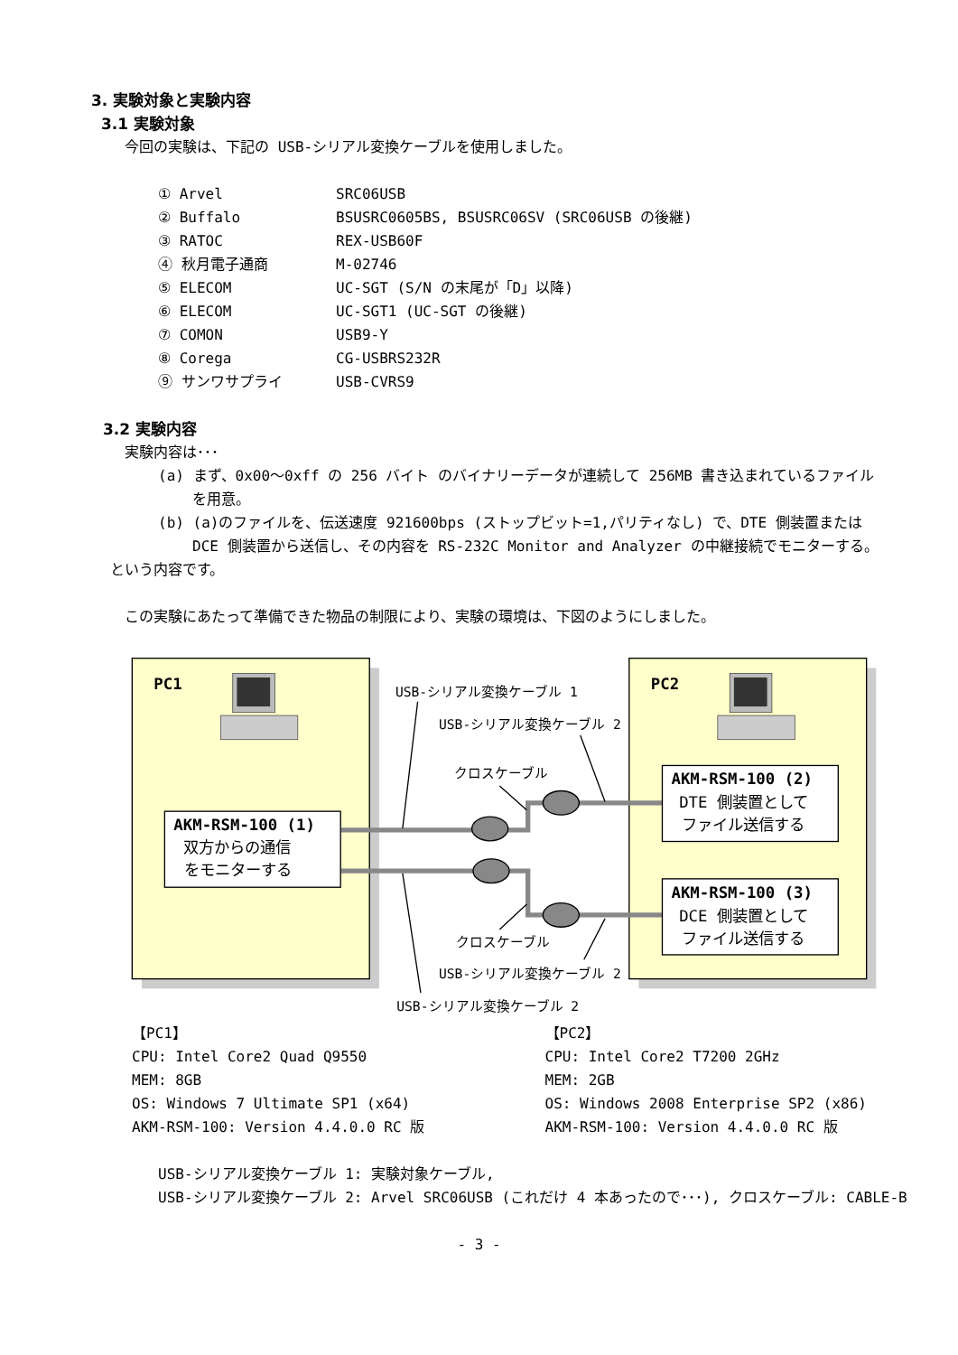3. 実験対象と実験内容
3.1 実験対象
今回の実験は、下記の USB-シリアル変換ケーブルを使用しました。
| ① Arvel | SRC06USB |
| ② Buffalo | BSUSRC0605BS, BSUSRC06SV (SRC06USB の後継) |
| ③ RATOC | REX-USB60F |
| ④ 秋月電子通商 | M-02746 |
| ⑤ ELECOM | UC-SGT (S/N の末尾が「D」以降) |
| ⑥ ELECOM | UC-SGT1 (UC-SGT の後継) |
| ⑦ COMON | USB9-Y |
| ⑧ Corega | CG-USBRS232R |
| ⑨ サンワサプライ | USB-CVRS9 |
3.2 実験内容
実験内容は･･･
(a) まず、0x00～0xff の 256 バイト のバイナリーデータが連続して 256MB 書き込まれているファイルを用意。
(b) (a)のファイルを、伝送速度 921600bps (ストップビット=1,パリティなし) で、DTE 側装置または DCE 側装置から送信し、その内容を RS-232C Monitor and Analyzer の中継接続でモニターする。
という内容です。
この実験にあたって準備できた物品の制限により、実験の環境は、下図のようにしました。
PC1
PC2
USB-シリアル変換ケーブル 1
USB-シリアル変換ケーブル 2
クロスケーブル
AKM-RSM-100 (1)
双方からの通信
をモニターする
AKM-RSM-100 (2)
DTE 側装置として
ファイル送信する
AKM-RSM-100 (3)
DCE 側装置として
ファイル送信する
クロスケーブル
USB-シリアル変換ケーブル 2
USB-シリアル変換ケーブル 2
【PC1】
CPU: Intel Core2 Quad Q9550
MEM: 8GB
OS: Windows 7 Ultimate SP1 (x64)
AKM-RSM-100: Version 4.4.0.0 RC 版
【PC2】
CPU: Intel Core2 T7200 2GHz
MEM: 2GB
OS: Windows 2008 Enterprise SP2 (x86)
AKM-RSM-100: Version 4.4.0.0 RC 版
USB-シリアル変換ケーブル 1: 実験対象ケーブル,
USB-シリアル変換ケーブル 2: Arvel SRC06USB (これだけ 4 本あったので･･･), クロスケーブル: CABLE-B
- 3 -